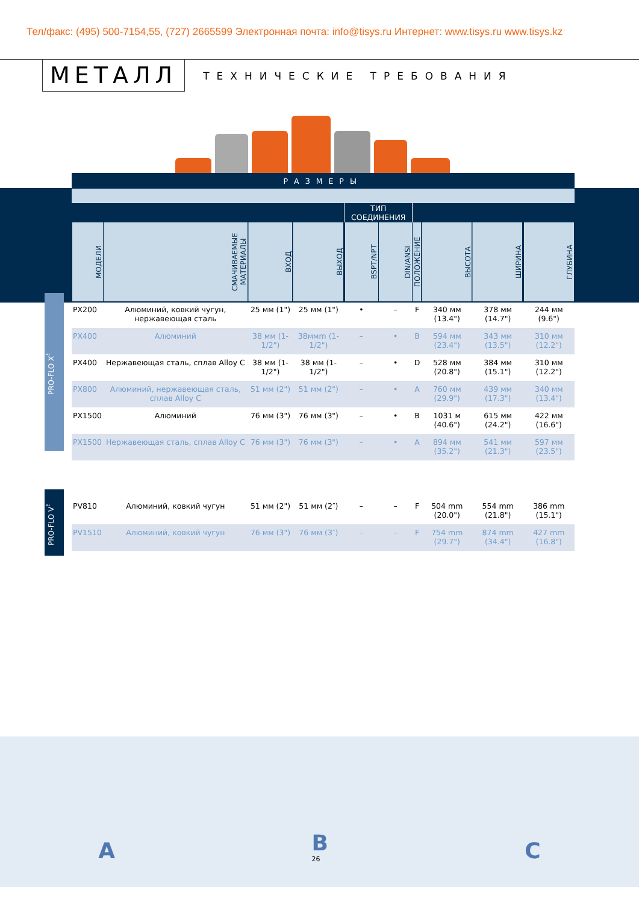Тел/факс: (495) 500-7154,55, (727) 2665599 Электронная почта: info@tisys.ru Интернет: www.tisys.ru www.tisys.kz
МЕТАЛЛ
ТЕХНИЧЕСКИЕ ТРЕБОВАНИЯ
| РАЗМЕРЫ | | | | | | | | | |
| --- | --- | --- | --- | --- | --- | --- | --- | --- | --- |
| | | | | ТИП СОЕДИНЕНИЯ | | | | | |
| МОДЕЛИ | СМАЧИВАЕМЫЕ МАТЕРИАЛЫ | ВХОД | ВЫХОД | BSPT/NPT | DIN/ANSI | ПОЛОЖЕНИЕ | ВЫСОТА | ШИРИНА | ГЛУБИНА |
| PX200 | Алюминий, ковкий чугун, нержавеющая сталь | 25 мм (1") | 25 мм (1") | • | – | F | 340 мм (13.4") | 378 мм (14.7") | 244 мм (9.6") |
| PX400 | Алюминий | 38 мм (1-1/2") | 38ммm (1-1/2") | – | • | B | 594 мм (23.4") | 343 мм (13.5") | 310 мм (12.2") |
| PX400 | Нержавеющая сталь, сплав Alloy C | 38 мм (1-1/2") | 38 мм (1-1/2") | – | • | D | 528 мм (20.8") | 384 мм (15.1") | 310 мм (12.2") |
| PX800 | Алюминий, нержавеющая сталь, сплав Alloy C | 51 мм (2") | 51 мм (2") | – | • | A | 760 мм (29.9") | 439 мм (17.3") | 340 мм (13.4") |
| PX1500 | Алюминий | 76 мм (3") | 76 мм (3") | – | • | B | 1031 м (40.6") | 615 мм (24.2") | 422 мм (16.6") |
| PX1500 | Нержавеющая сталь, сплав Alloy C | 76 мм (3") | 76 мм (3") | – | • | A | 894 мм (35.2") | 541 мм (21.3") | 597 мм (23.5") |
| PV810 | Алюминий, ковкий чугун | 51 мм (2") | 51 мм (2″) | – | – | F | 504 mm (20.0") | 554 mm (21.8") | 386 mm (15.1") |
| PV1510 | Алюминий, ковкий чугун | 76 мм (3") | 76 мм (3″) | – | – | F | 754 mm (29.7") | 874 mm (34.4") | 427 mm (16.8") |
PRO-FLO X<sup>™</sup>
PRO-FLO V<sup>™</sup>
A
B
26
C